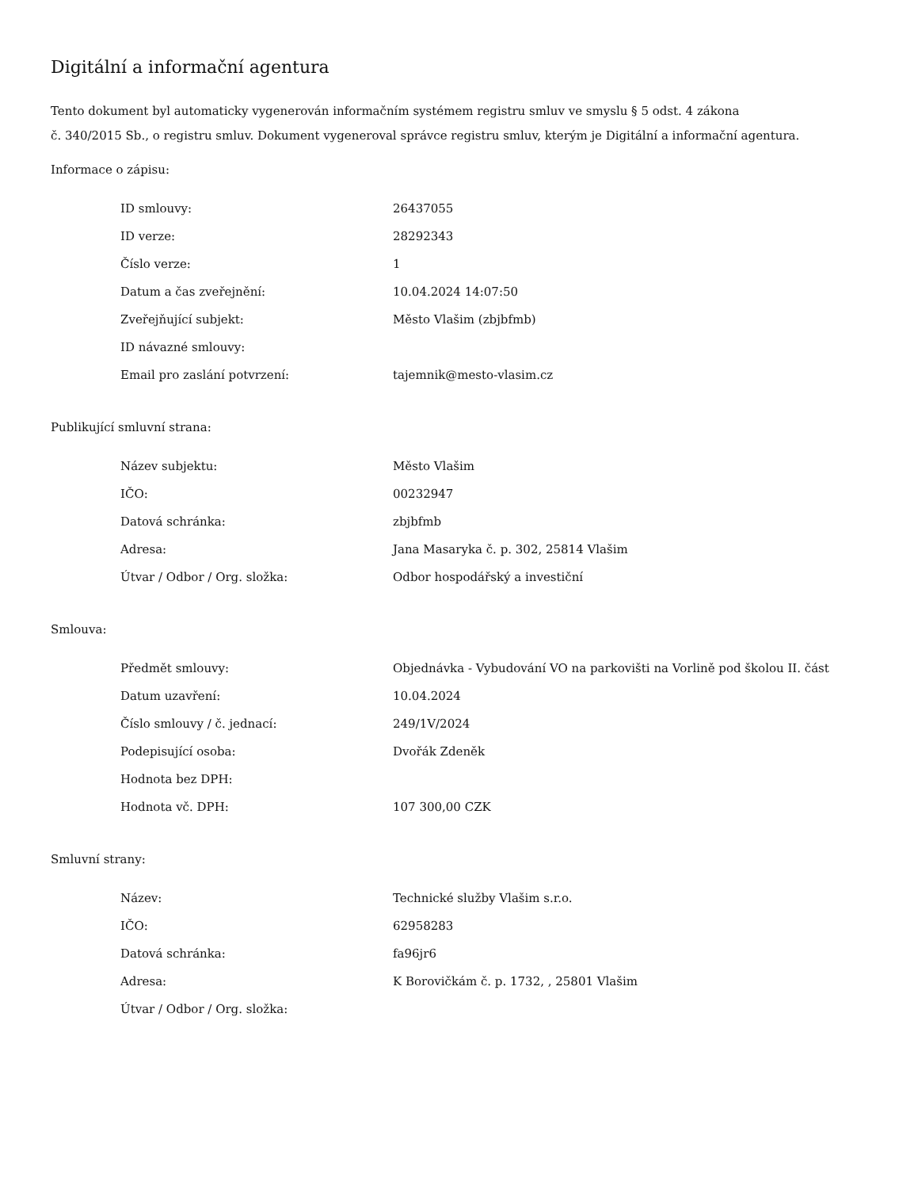Digitální a informační agentura
Tento dokument byl automaticky vygenerován informačním systémem registru smluv ve smyslu § 5 odst. 4 zákona
č. 340/2015 Sb., o registru smluv. Dokument vygeneroval správce registru smluv, kterým je Digitální a informační agentura.
Informace o zápisu:
| ID smlouvy: | 26437055 |
| ID verze: | 28292343 |
| Číslo verze: | 1 |
| Datum a čas zveřejnění: | 10.04.2024 14:07:50 |
| Zveřejňující subjekt: | Město Vlašim (zbjbfmb) |
| ID návazné smlouvy: | |
| Email pro zaslání potvrzení: | tajemnik@mesto-vlasim.cz |
Publikující smluvní strana:
| Název subjektu: | Město Vlašim |
| IČO: | 00232947 |
| Datová schránka: | zbjbfmb |
| Adresa: | Jana Masaryka č. p. 302, 25814 Vlašim |
| Útvar / Odbor / Org. složka: | Odbor hospodářský a investiční |
Smlouva:
| Předmět smlouvy: | Objednávka - Vybudování VO na parkovišti na Vorlině pod školou II. část |
| Datum uzavření: | 10.04.2024 |
| Číslo smlouvy / č. jednací: | 249/1V/2024 |
| Podepisující osoba: | Dvořák Zdeněk |
| Hodnota bez DPH: | |
| Hodnota vč. DPH: | 107 300,00 CZK |
Smluvní strany:
| Název: | Technické služby Vlašim s.r.o. |
| IČO: | 62958283 |
| Datová schránka: | fa96jr6 |
| Adresa: | K Borovičkám č. p. 1732, , 25801 Vlašim |
| Útvar / Odbor / Org. složka: | |